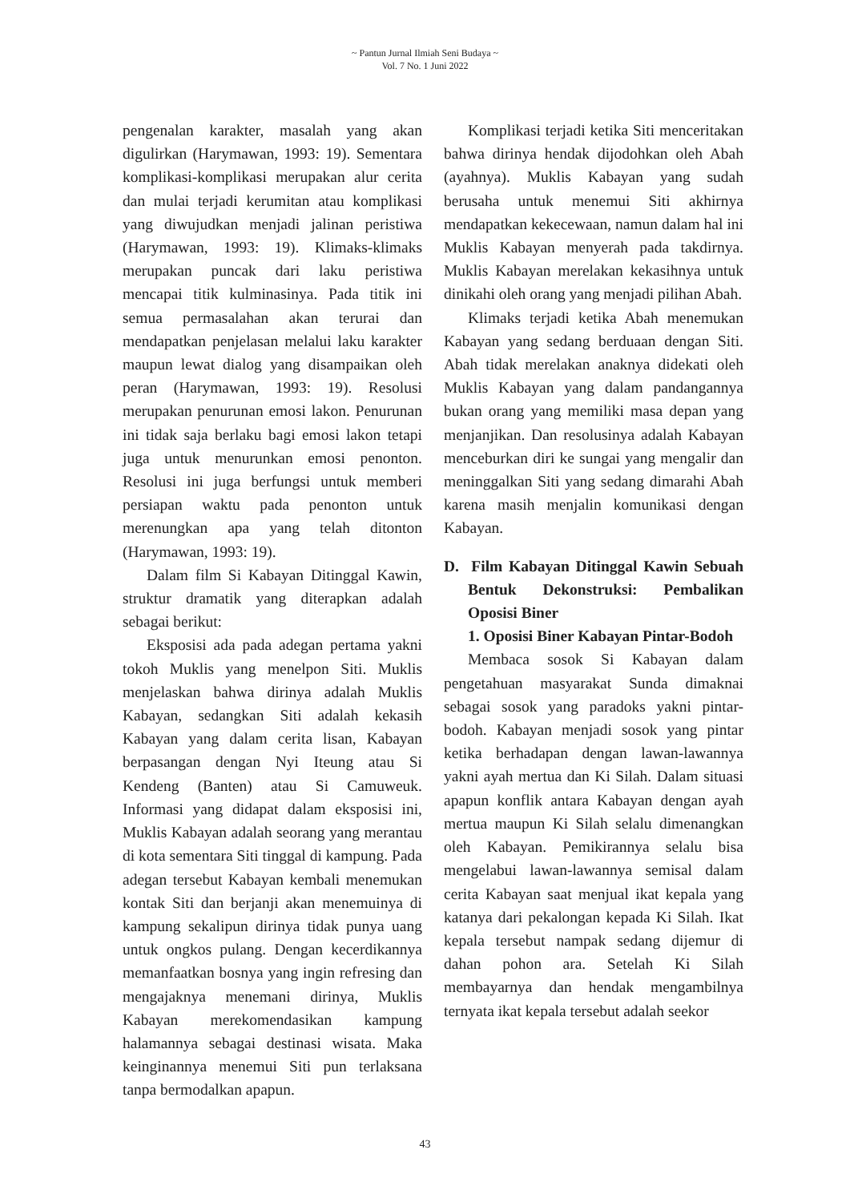~ Pantun Jurnal Ilmiah Seni Budaya ~
Vol. 7 No. 1 Juni 2022
pengenalan karakter, masalah yang akan digulirkan (Harymawan, 1993: 19). Sementara komplikasi-komplikasi merupakan alur cerita dan mulai terjadi kerumitan atau komplikasi yang diwujudkan menjadi jalinan peristiwa (Harymawan, 1993: 19). Klimaks-klimaks merupakan puncak dari laku peristiwa mencapai titik kulminasinya. Pada titik ini semua permasalahan akan terurai dan mendapatkan penjelasan melalui laku karakter maupun lewat dialog yang disampaikan oleh peran (Harymawan, 1993: 19). Resolusi merupakan penurunan emosi lakon. Penurunan ini tidak saja berlaku bagi emosi lakon tetapi juga untuk menurunkan emosi penonton. Resolusi ini juga berfungsi untuk memberi persiapan waktu pada penonton untuk merenungkan apa yang telah ditonton (Harymawan, 1993: 19).
Dalam film Si Kabayan Ditinggal Kawin, struktur dramatik yang diterapkan adalah sebagai berikut:
Eksposisi ada pada adegan pertama yakni tokoh Muklis yang menelpon Siti. Muklis menjelaskan bahwa dirinya adalah Muklis Kabayan, sedangkan Siti adalah kekasih Kabayan yang dalam cerita lisan, Kabayan berpasangan dengan Nyi Iteung atau Si Kendeng (Banten) atau Si Camuweuk. Informasi yang didapat dalam eksposisi ini, Muklis Kabayan adalah seorang yang merantau di kota sementara Siti tinggal di kampung. Pada adegan tersebut Kabayan kembali menemukan kontak Siti dan berjanji akan menemuinya di kampung sekalipun dirinya tidak punya uang untuk ongkos pulang. Dengan kecerdikannya memanfaatkan bosnya yang ingin refresing dan mengajaknya menemani dirinya, Muklis Kabayan merekomendasikan kampung halamannya sebagai destinasi wisata. Maka keinginannya menemui Siti pun terlaksana tanpa bermodalkan apapun.
Komplikasi terjadi ketika Siti menceritakan bahwa dirinya hendak dijodohkan oleh Abah (ayahnya). Muklis Kabayan yang sudah berusaha untuk menemui Siti akhirnya mendapatkan kekecewaan, namun dalam hal ini Muklis Kabayan menyerah pada takdirnya. Muklis Kabayan merelakan kekasihnya untuk dinikahi oleh orang yang menjadi pilihan Abah.
Klimaks terjadi ketika Abah menemukan Kabayan yang sedang berduaan dengan Siti. Abah tidak merelakan anaknya didekati oleh Muklis Kabayan yang dalam pandangannya bukan orang yang memiliki masa depan yang menjanjikan. Dan resolusinya adalah Kabayan menceburkan diri ke sungai yang mengalir dan meninggalkan Siti yang sedang dimarahi Abah karena masih menjalin komunikasi dengan Kabayan.
D. Film Kabayan Ditinggal Kawin Sebuah Bentuk Dekonstruksi: Pembalikan Oposisi Biner
1. Oposisi Biner Kabayan Pintar-Bodoh
Membaca sosok Si Kabayan dalam pengetahuan masyarakat Sunda dimaknai sebagai sosok yang paradoks yakni pintar-bodoh. Kabayan menjadi sosok yang pintar ketika berhadapan dengan lawan-lawannya yakni ayah mertua dan Ki Silah. Dalam situasi apapun konflik antara Kabayan dengan ayah mertua maupun Ki Silah selalu dimenangkan oleh Kabayan. Pemikirannya selalu bisa mengelabui lawan-lawannya semisal dalam cerita Kabayan saat menjual ikat kepala yang katanya dari pekalongan kepada Ki Silah. Ikat kepala tersebut nampak sedang dijemur di dahan pohon ara. Setelah Ki Silah membayarnya dan hendak mengambilnya ternyata ikat kepala tersebut adalah seekor
43